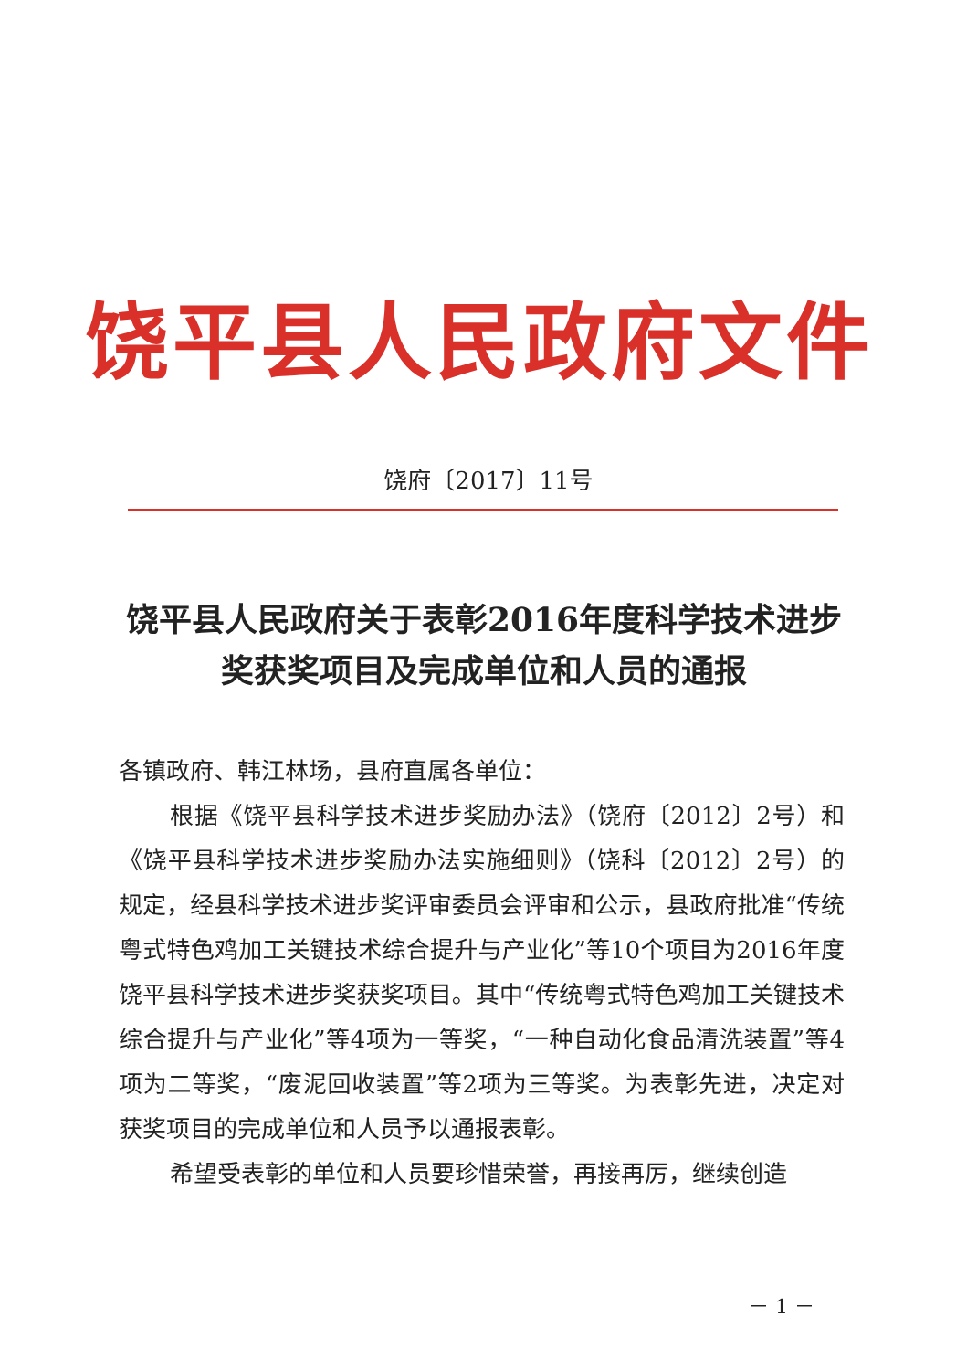饶平县人民政府文件
饶府〔2017〕11号
饶平县人民政府关于表彰2016年度科学技术进步奖获奖项目及完成单位和人员的通报
各镇政府、韩江林场，县府直属各单位：
根据《饶平县科学技术进步奖励办法》（饶府〔2012〕2号）和《饶平县科学技术进步奖励办法实施细则》（饶科〔2012〕2号）的规定，经县科学技术进步奖评审委员会评审和公示，县政府批准“传统粤式特色鸡加工关键技术综合提升与产业化”等10个项目为2016年度饶平县科学技术进步奖获奖项目。其中“传统粤式特色鸡加工关键技术综合提升与产业化”等4项为一等奖，“一种自动化食品清洗装置”等4项为二等奖，“废泥回收装置”等2项为三等奖。为表彰先进，决定对获奖项目的完成单位和人员予以通报表彰。
希望受表彰的单位和人员要珍惜荣誉，再接再厉，继续创造
－ 1 －